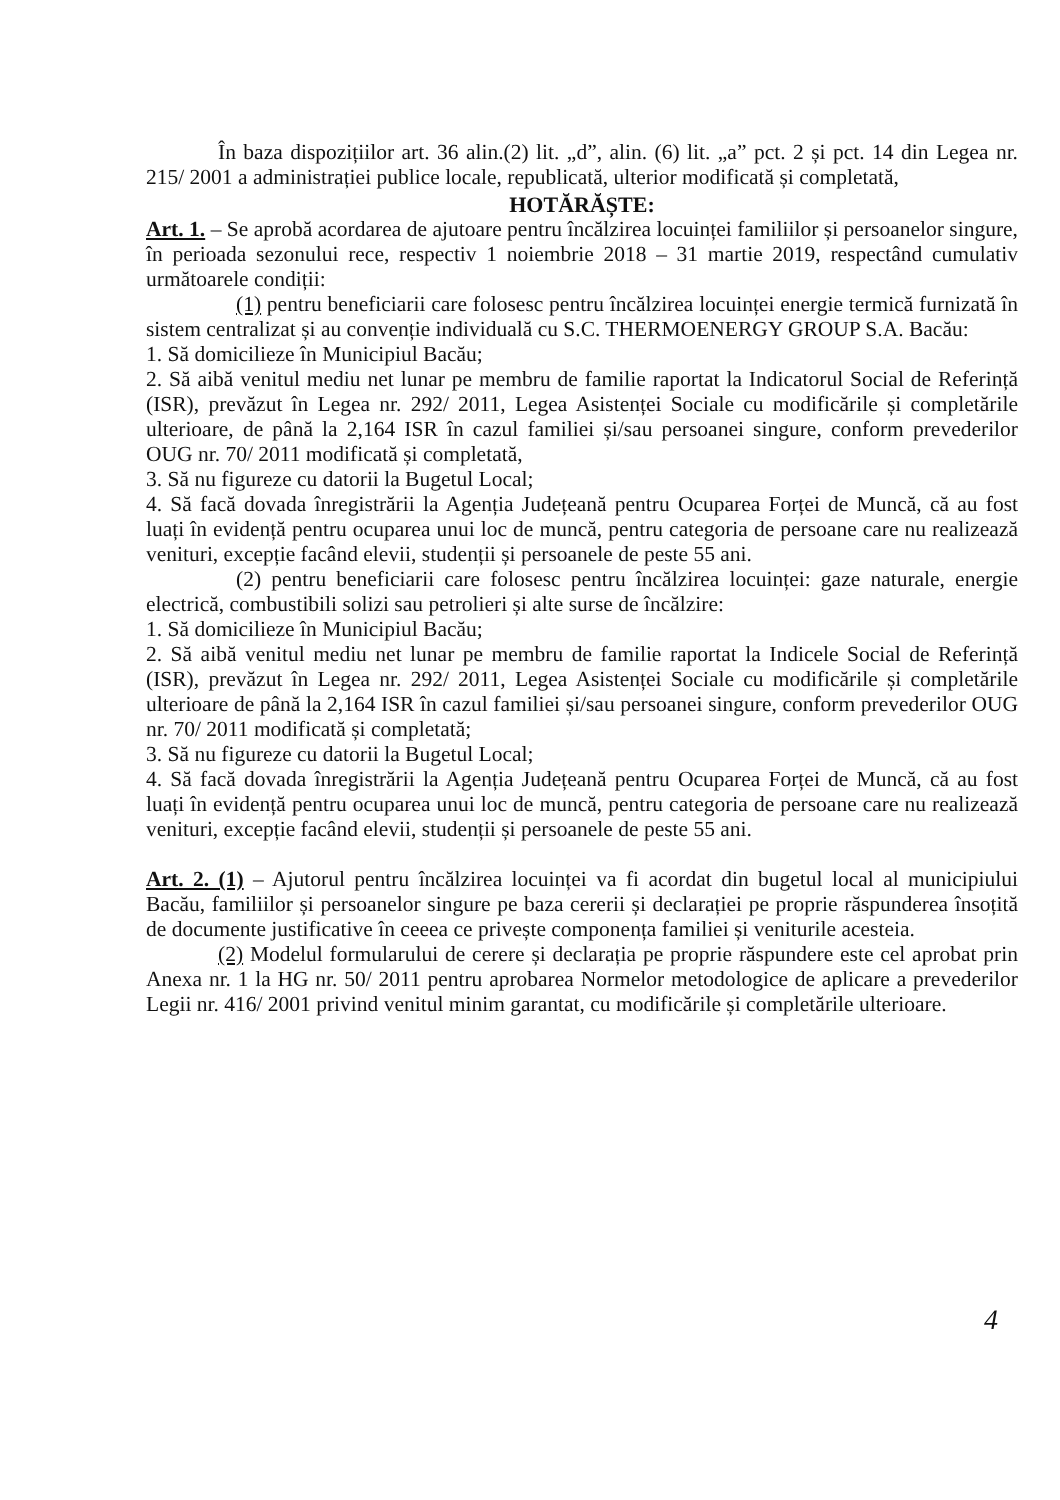În baza dispozițiilor art. 36 alin.(2) lit. „d”, alin. (6) lit. „a” pct. 2 și pct. 14 din Legea nr. 215/ 2001 a administrației publice locale, republicată, ulterior modificată și completată,
HOTĂRĂȘTE:
Art. 1. – Se aprobă acordarea de ajutoare pentru încălzirea locuinței familiilor și persoanelor singure, în perioada sezonului rece, respectiv 1 noiembrie 2018 – 31 martie 2019, respectând cumulativ următoarele condiții:
(1) pentru beneficiarii care folosesc pentru încălzirea locuinței energie termică furnizată în sistem centralizat și au convenție individuală cu S.C. THERMOENERGY GROUP S.A. Bacău:
1. Să domicilieze în Municipiul Bacău;
2. Să aibă venitul mediu net lunar pe membru de familie raportat la Indicatorul Social de Referință (ISR), prevăzut în Legea nr. 292/ 2011, Legea Asistenței Sociale cu modificările și completările ulterioare, de până la 2,164 ISR în cazul familiei și/sau persoanei singure, conform prevederilor OUG nr. 70/ 2011 modificată și completată,
3. Să nu figureze cu datorii la Bugetul Local;
4. Să facă dovada înregistrării la Agenția Județeană pentru Ocuparea Forței de Muncă, că au fost luați în evidență pentru ocuparea unui loc de muncă, pentru categoria de persoane care nu realizează venituri, excepție facând elevii, studenții și persoanele de peste 55 ani.
(2) pentru beneficiarii care folosesc pentru încălzirea locuinței: gaze naturale, energie electrică, combustibili solizi sau petrolieri și alte surse de încălzire:
1. Să domicilieze în Municipiul Bacău;
2. Să aibă venitul mediu net lunar pe membru de familie raportat la Indicele Social de Referință (ISR), prevăzut în Legea nr. 292/ 2011, Legea Asistenței Sociale cu modificările și completările ulterioare de până la 2,164 ISR în cazul familiei și/sau persoanei singure, conform prevederilor OUG nr. 70/ 2011 modificată și completată;
3. Să nu figureze cu datorii la Bugetul Local;
4. Să facă dovada înregistrării la Agenția Județeană pentru Ocuparea Forței de Muncă, că au fost luați în evidență pentru ocuparea unui loc de muncă, pentru categoria de persoane care nu realizează venituri, excepție facând elevii, studenții și persoanele de peste 55 ani.
Art. 2. (1) – Ajutorul pentru încălzirea locuinței va fi acordat din bugetul local al municipiului Bacău, familiilor și persoanelor singure pe baza cererii și declarației pe proprie răspunderea însoțită de documente justificative în ceeea ce privește componența familiei și veniturile acesteia.
(2) Modelul formularului de cerere și declarația pe proprie răspundere este cel aprobat prin Anexa nr. 1 la HG nr. 50/ 2011 pentru aprobarea Normelor metodologice de aplicare a prevederilor Legii nr. 416/ 2001 privind venitul minim garantat, cu modificările și completările ulterioare.
4